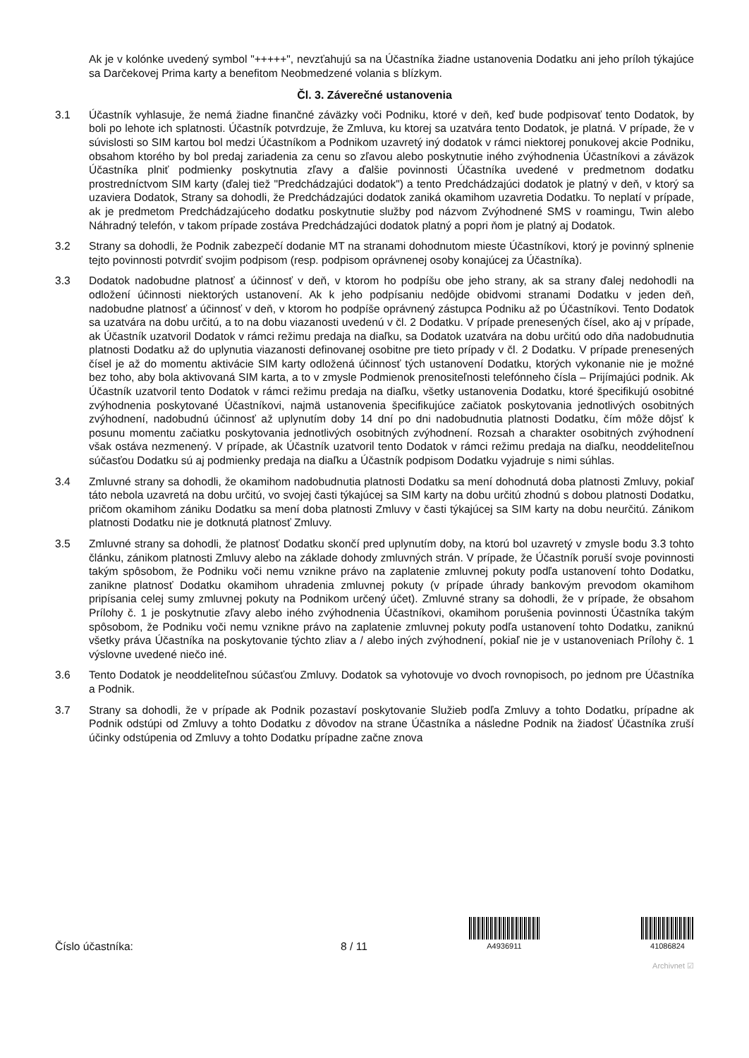Ak je v kolónke uvedený symbol "+++++", nevzťahujú sa na Účastníka žiadne ustanovenia Dodatku ani jeho príloh týkajúce sa Darčekovej Prima karty a benefitom Neobmedzené volania s blízkym.
Čl. 3. Záverečné ustanovenia
3.1 Účastník vyhlasuje, že nemá žiadne finančné záväzky voči Podniku, ktoré v deň, keď bude podpisovať tento Dodatok, by boli po lehote ich splatnosti. Účastník potvrdzuje, že Zmluva, ku ktorej sa uzatvára tento Dodatok, je platná. V prípade, že v súvislosti so SIM kartou bol medzi Účastníkom a Podnikom uzavretý iný dodatok v rámci niektorej ponukovej akcie Podniku, obsahom ktorého by bol predaj zariadenia za cenu so zľavou alebo poskytnutie iného zvýhodnenia Účastníkovi a záväzok Účastníka plniť podmienky poskytnutia zľavy a ďalšie povinnosti Účastníka uvedené v predmetnom dodatku prostredníctvom SIM karty (ďalej tiež "Predchádzajúci dodatok") a tento Predchádzajúci dodatok je platný v deň, v ktorý sa uzaviera Dodatok, Strany sa dohodli, že Predchádzajúci dodatok zaniká okamihom uzavretia Dodatku. To neplatí v prípade, ak je predmetom Predchádzajúceho dodatku poskytnutie služby pod názvom Zvýhodnené SMS v roamingu, Twin alebo Náhradný telefón, v takom prípade zostáva Predchádzajúci dodatok platný a popri ňom je platný aj Dodatok.
3.2 Strany sa dohodli, že Podnik zabezpečí dodanie MT na stranami dohodnutom mieste Účastníkovi, ktorý je povinný splnenie tejto povinnosti potvrdiť svojim podpisom (resp. podpisom oprávnenej osoby konajúcej za Účastníka).
3.3 Dodatok nadobudne platnosť a účinnosť v deň, v ktorom ho podpíšu obe jeho strany, ak sa strany ďalej nedohodli na odložení účinnosti niektorých ustanovení. Ak k jeho podpísaniu nedôjde obidvomi stranami Dodatku v jeden deň, nadobudne platnosť a účinnosť v deň, v ktorom ho podpíše oprávnený zástupca Podniku až po Účastníkovi. Tento Dodatok sa uzatvára na dobu určitú, a to na dobu viazanosti uvedenú v čl. 2 Dodatku. V prípade prenesených čísel, ako aj v prípade, ak Účastník uzatvoril Dodatok v rámci režimu predaja na diaľku, sa Dodatok uzatvára na dobu určitú odo dňa nadobudnutia platnosti Dodatku až do uplynutia viazanosti definovanej osobitne pre tieto prípady v čl. 2 Dodatku. V prípade prenesených čísel je až do momentu aktivácie SIM karty odložená účinnosť tých ustanovení Dodatku, ktorých vykonanie nie je možné bez toho, aby bola aktivovaná SIM karta, a to v zmysle Podmienok prenositeľnosti telefónneho čísla – Prijímajúci podnik. Ak Účastník uzatvoril tento Dodatok v rámci režimu predaja na diaľku, všetky ustanovenia Dodatku, ktoré špecifikujú osobitné zvýhodnenia poskytované Účastníkovi, najmä ustanovenia špecifikujúce začiatok poskytovania jednotlivých osobitných zvýhodnení, nadobudnú účinnosť až uplynutím doby 14 dní po dni nadobudnutia platnosti Dodatku, čím môže dôjsť k posunu momentu začiatku poskytovania jednotlivých osobitných zvýhodnení. Rozsah a charakter osobitných zvýhodnení však ostáva nezmenený. V prípade, ak Účastník uzatvoril tento Dodatok v rámci režimu predaja na diaľku, neoddeliteľnou súčasťou Dodatku sú aj podmienky predaja na diaľku a Účastník podpisom Dodatku vyjadruje s nimi súhlas.
3.4 Zmluvné strany sa dohodli, že okamihom nadobudnutia platnosti Dodatku sa mení dohodnutá doba platnosti Zmluvy, pokiaľ táto nebola uzavretá na dobu určitú, vo svojej časti týkajúcej sa SIM karty na dobu určitú zhodnú s dobou platnosti Dodatku, pričom okamihom zániku Dodatku sa mení doba platnosti Zmluvy v časti týkajúcej sa SIM karty na dobu neurčitú. Zánikom platnosti Dodatku nie je dotknutá platnosť Zmluvy.
3.5 Zmluvné strany sa dohodli, že platnosť Dodatku skončí pred uplynutím doby, na ktorú bol uzavretý v zmysle bodu 3.3 tohto článku, zánikom platnosti Zmluvy alebo na základe dohody zmluvných strán. V prípade, že Účastník poruší svoje povinnosti takým spôsobom, že Podniku voči nemu vznikne právo na zaplatenie zmluvnej pokuty podľa ustanovení tohto Dodatku, zanikne platnosť Dodatku okamihom uhradenia zmluvnej pokuty (v prípade úhrady bankovým prevodom okamihom pripísania celej sumy zmluvnej pokuty na Podnikom určený účet). Zmluvné strany sa dohodli, že v prípade, že obsahom Prílohy č. 1 je poskytnutie zľavy alebo iného zvýhodnenia Účastníkovi, okamihom porušenia povinnosti Účastníka takým spôsobom, že Podniku voči nemu vznikne právo na zaplatenie zmluvnej pokuty podľa ustanovení tohto Dodatku, zaniknú všetky práva Účastníka na poskytovanie týchto zliav a / alebo iných zvýhodnení, pokiaľ nie je v ustanoveniach Prílohy č. 1 výslovne uvedené niečo iné.
3.6 Tento Dodatok je neoddeliteľnou súčasťou Zmluvy. Dodatok sa vyhotovuje vo dvoch rovnopisoch, po jednom pre Účastníka a Podnik.
3.7 Strany sa dohodli, že v prípade ak Podnik pozastaví poskytovanie Služieb podľa Zmluvy a tohto Dodatku, prípadne ak Podnik odstúpi od Zmluvy a tohto Dodatku z dôvodov na strane Účastníka a následne Podnik na žiadosť Účastníka zruší účinky odstúpenia od Zmluvy a tohto Dodatku prípadne začne znova
Číslo účastníka:
8 / 11
A4936911
41086824
Archivnet ☑